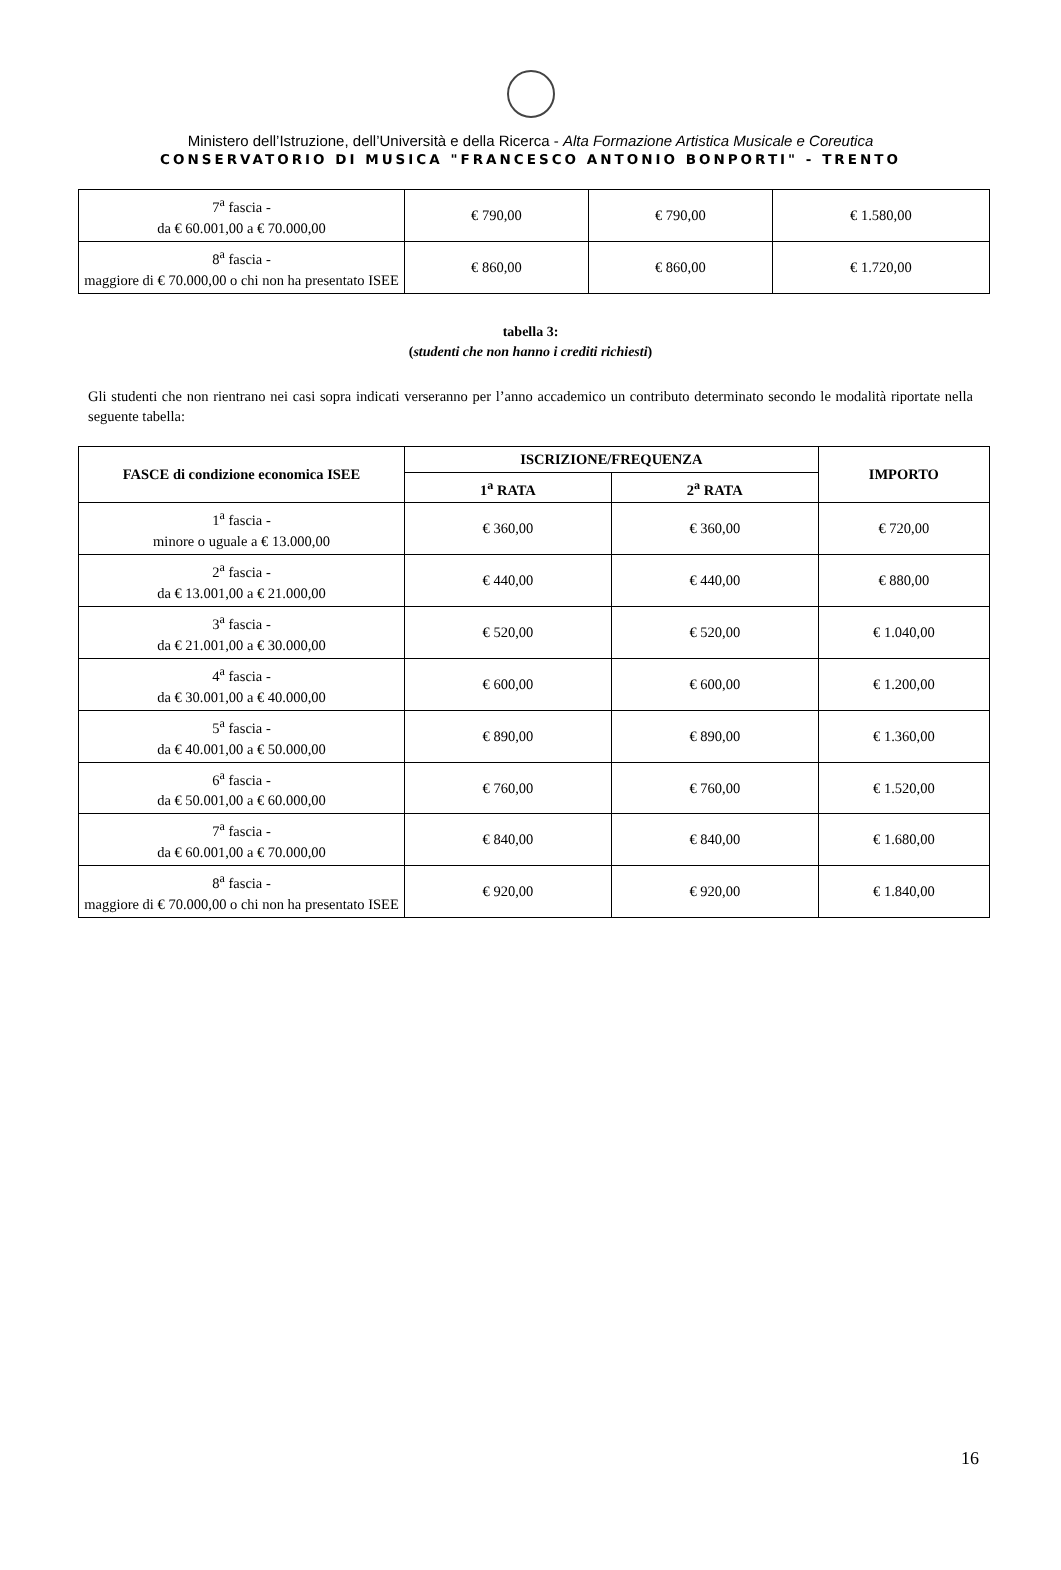Ministero dell’Istruzione, dell’Università e della Ricerca - Alta Formazione Artistica Musicale e Coreutica
CONSERVATORIO DI MUSICA "FRANCESCO ANTONIO BONPORTI" - TRENTO
| 7<sup>a</sup> fascia - da € 60.001,00 a € 70.000,00 | € 790,00 | € 790,00 | € 1.580,00 |
| 8<sup>a</sup> fascia - maggiore di € 70.000,00 o chi non ha presentato ISEE | € 860,00 | € 860,00 | € 1.720,00 |
tabella 3:
(studenti che non hanno i crediti richiesti)
Gli studenti che non rientrano nei casi sopra indicati verseranno per l’anno accademico un contributo determinato secondo le modalità riportate nella seguente tabella:
| FASCE di condizione economica ISEE | ISCRIZIONE/FREQUENZA | | IMPORTO |
| --- | --- | --- | --- |
| | 1<sup>a</sup> RATA | 2<sup>a</sup> RATA | |
| 1<sup>a</sup> fascia - minore o uguale a € 13.000,00 | € 360,00 | € 360,00 | € 720,00 |
| 2<sup>a</sup> fascia - da € 13.001,00 a € 21.000,00 | € 440,00 | € 440,00 | € 880,00 |
| 3<sup>a</sup> fascia - da € 21.001,00 a € 30.000,00 | € 520,00 | € 520,00 | € 1.040,00 |
| 4<sup>a</sup> fascia - da € 30.001,00 a € 40.000,00 | € 600,00 | € 600,00 | € 1.200,00 |
| 5<sup>a</sup> fascia - da € 40.001,00 a € 50.000,00 | € 890,00 | € 890,00 | € 1.360,00 |
| 6<sup>a</sup> fascia - da € 50.001,00 a € 60.000,00 | € 760,00 | € 760,00 | € 1.520,00 |
| 7<sup>a</sup> fascia - da € 60.001,00 a € 70.000,00 | € 840,00 | € 840,00 | € 1.680,00 |
| 8<sup>a</sup> fascia - maggiore di € 70.000,00 o chi non ha presentato ISEE | € 920,00 | € 920,00 | € 1.840,00 |
16